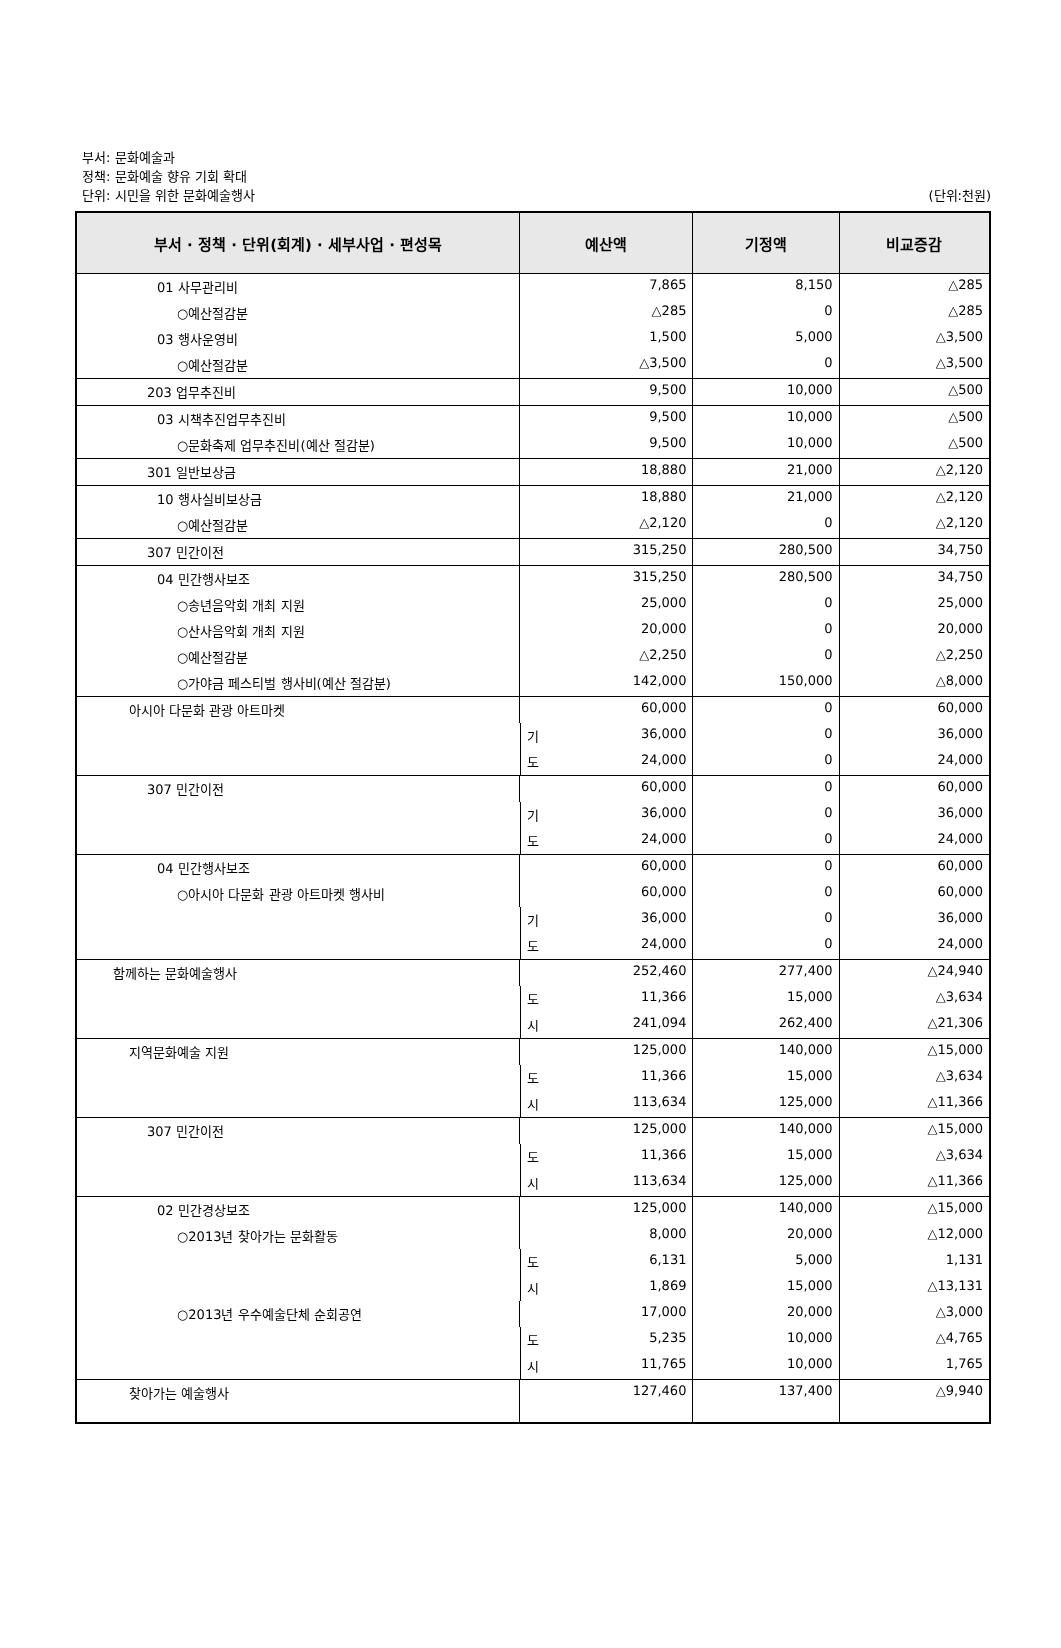부서: 문화예술과
정책: 문화예술 향유 기회 확대
단위: 시민을 위한 문화예술행사
(단위:천원)
| 부서 · 정책 · 단위(회계) · 세부사업 · 편성목 | 예산액 | 기정액 | 비교증감 |
| --- | --- | --- | --- |
| 01 사무관리비 | 7,865 | 8,150 | △285 |
| ○예산절감분 | △285 | 0 | △285 |
| 03 행사운영비 | 1,500 | 5,000 | △3,500 |
| ○예산절감분 | △3,500 | 0 | △3,500 |
| 203 업무추진비 | 9,500 | 10,000 | △500 |
| 03 시책추진업무추진비 | 9,500 | 10,000 | △500 |
| ○문화축제 업무추진비(예산 절감분) | 9,500 | 10,000 | △500 |
| 301 일반보상금 | 18,880 | 21,000 | △2,120 |
| 10 행사실비보상금 | 18,880 | 21,000 | △2,120 |
| ○예산절감분 | △2,120 | 0 | △2,120 |
| 307 민간이전 | 315,250 | 280,500 | 34,750 |
| 04 민간행사보조 | 315,250 | 280,500 | 34,750 |
| ○송년음악회 개최 지원 | 25,000 | 0 | 25,000 |
| ○산사음악회 개최 지원 | 20,000 | 0 | 20,000 |
| ○예산절감분 | △2,250 | 0 | △2,250 |
| ○가야금 페스티벌 행사비(예산 절감분) | 142,000 | 150,000 | △8,000 |
| 아시아 다문화 관광 아트마켓 | 60,000 | 0 | 60,000 |
| | 기 36,000 | 0 | 36,000 |
| | 도 24,000 | 0 | 24,000 |
| 307 민간이전 | 60,000 | 0 | 60,000 |
| | 기 36,000 | 0 | 36,000 |
| | 도 24,000 | 0 | 24,000 |
| 04 민간행사보조 | 60,000 | 0 | 60,000 |
| ○아시아 다문화 관광 아트마켓 행사비 | 60,000 | 0 | 60,000 |
| | 기 36,000 | 0 | 36,000 |
| | 도 24,000 | 0 | 24,000 |
| 함께하는 문화예술행사 | 252,460 | 277,400 | △24,940 |
| | 도 11,366 | 15,000 | △3,634 |
| | 시 241,094 | 262,400 | △21,306 |
| 지역문화예술 지원 | 125,000 | 140,000 | △15,000 |
| | 도 11,366 | 15,000 | △3,634 |
| | 시 113,634 | 125,000 | △11,366 |
| 307 민간이전 | 125,000 | 140,000 | △15,000 |
| | 도 11,366 | 15,000 | △3,634 |
| | 시 113,634 | 125,000 | △11,366 |
| 02 민간경상보조 | 125,000 | 140,000 | △15,000 |
| ○2013년 찾아가는 문화활동 | 8,000 | 20,000 | △12,000 |
| | 도 6,131 | 5,000 | 1,131 |
| | 시 1,869 | 15,000 | △13,131 |
| ○2013년 우수예술단체 순회공연 | 17,000 | 20,000 | △3,000 |
| | 도 5,235 | 10,000 | △4,765 |
| | 시 11,765 | 10,000 | 1,765 |
| 찾아가는 예술행사 | 127,460 | 137,400 | △9,940 |